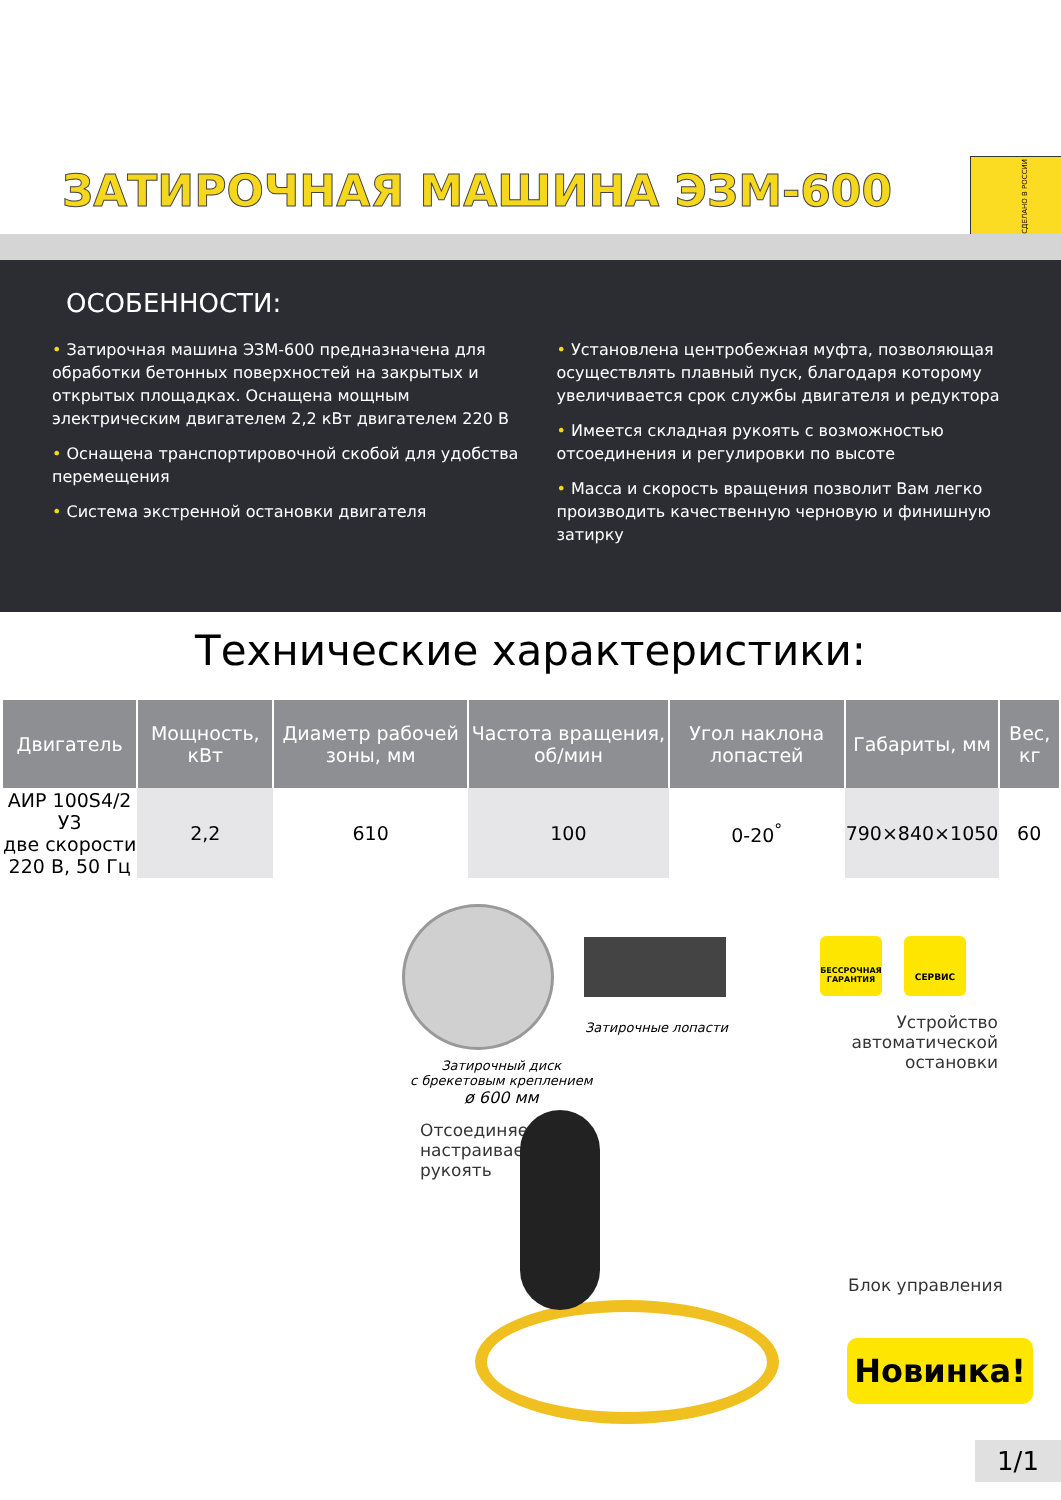ЗАТИРОЧНАЯ МАШИНА ЭЗМ-600
СДЕЛАНО В РОССИИ
ОСОБЕННОСТИ:
• Затирочная машина ЭЗМ-600 предназначена для обработки бетонных поверхностей на закрытых и открытых площадках. Оснащена мощным электрическим двигателем 2,2 кВт двигателем 220 В
• Оснащена транспортировочной скобой для удобства перемещения
• Система экстренной остановки двигателя
• Установлена центробежная муфта, позволяющая осуществлять плавный пуск, благодаря которому увеличивается срок службы двигателя и редуктора
• Имеется складная рукоять с возможностью отсоединения и регулировки по высоте
• Масса и скорость вращения позволит Вам легко производить качественную черновую и финишную затирку
Технические характеристики:
| Двигатель | Мощность, кВт | Диаметр рабочей зоны, мм | Частота вращения, об/мин | Угол наклона лопастей | Габариты, мм | Вес, кг |
| --- | --- | --- | --- | --- | --- | --- |
| АИР 100S4/2 У3 две скорости 220 В, 50 Гц | 2,2 | 610 | 100 | 0-20<sup>°</sup> | 790×840×1050 | 60 |
Затирочный диск
с брекетовым креплением
ø 600 мм
Затирочные лопасти
БЕССРОЧНАЯ ГАРАНТИЯ
СЕРВИС
Устройство автоматической остановки
Отсоединяемая
настраиваемая
рукоять
Блок управления
Новинка!
1/1